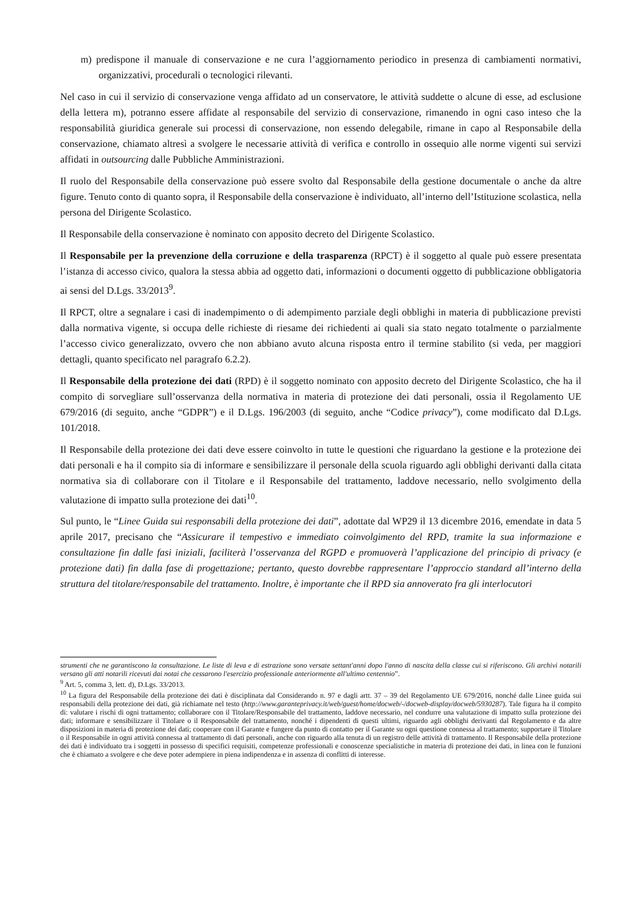m) predispone il manuale di conservazione e ne cura l’aggiornamento periodico in presenza di cambiamenti normativi, organizzativi, procedurali o tecnologici rilevanti.
Nel caso in cui il servizio di conservazione venga affidato ad un conservatore, le attività suddette o alcune di esse, ad esclusione della lettera m), potranno essere affidate al responsabile del servizio di conservazione, rimanendo in ogni caso inteso che la responsabilità giuridica generale sui processi di conservazione, non essendo delegabile, rimane in capo al Responsabile della conservazione, chiamato altresì a svolgere le necessarie attività di verifica e controllo in ossequio alle norme vigenti sui servizi affidati in outsourcing dalle Pubbliche Amministrazioni.
Il ruolo del Responsabile della conservazione può essere svolto dal Responsabile della gestione documentale o anche da altre figure. Tenuto conto di quanto sopra, il Responsabile della conservazione è individuato, all’interno dell’Istituzione scolastica, nella persona del Dirigente Scolastico.
Il Responsabile della conservazione è nominato con apposito decreto del Dirigente Scolastico.
Il Responsabile per la prevenzione della corruzione e della trasparenza (RPCT) è il soggetto al quale può essere presentata l’istanza di accesso civico, qualora la stessa abbia ad oggetto dati, informazioni o documenti oggetto di pubblicazione obbligatoria ai sensi del D.Lgs. 33/2013<sup>9</sup>.
Il RPCT, oltre a segnalare i casi di inadempimento o di adempimento parziale degli obblighi in materia di pubblicazione previsti dalla normativa vigente, si occupa delle richieste di riesame dei richiedenti ai quali sia stato negato totalmente o parzialmente l’accesso civico generalizzato, ovvero che non abbiano avuto alcuna risposta entro il termine stabilito (si veda, per maggiori dettagli, quanto specificato nel paragrafo 6.2.2).
Il Responsabile della protezione dei dati (RPD) è il soggetto nominato con apposito decreto del Dirigente Scolastico, che ha il compito di sorvegliare sull’osservanza della normativa in materia di protezione dei dati personali, ossia il Regolamento UE 679/2016 (di seguito, anche “GDPR”) e il D.Lgs. 196/2003 (di seguito, anche “Codice privacy”), come modificato dal D.Lgs. 101/2018.
Il Responsabile della protezione dei dati deve essere coinvolto in tutte le questioni che riguardano la gestione e la protezione dei dati personali e ha il compito sia di informare e sensibilizzare il personale della scuola riguardo agli obblighi derivanti dalla citata normativa sia di collaborare con il Titolare e il Responsabile del trattamento, laddove necessario, nello svolgimento della valutazione di impatto sulla protezione dei dati<sup>10</sup>.
Sul punto, le “Linee Guida sui responsabili della protezione dei dati”, adottate dal WP29 il 13 dicembre 2016, emendate in data 5 aprile 2017, precisano che “Assicurare il tempestivo e immediato coinvolgimento del RPD, tramite la sua informazione e consultazione fin dalle fasi iniziali, faciliterà l’osservanza del RGPD e promuoverà l’applicazione del principio di privacy (e protezione dati) fin dalla fase di progettazione; pertanto, questo dovrebbe rappresentare l’approccio standard all’interno della struttura del titolare/responsabile del trattamento. Inoltre, è importante che il RPD sia annoverato fra gli interlocutori
strumenti che ne garantiscono la consultazione. Le liste di leva e di estrazione sono versate settant'anni dopo l'anno di nascita della classe cui si riferiscono. Gli archivi notarili versano gli atti notarili ricevuti dai notai che cessarono l'esercizio professionale anteriormente all'ultimo centennio”.
<sup>9</sup> Art. 5, comma 3, lett. d), D.Lgs. 33/2013.
<sup>10</sup> La figura del Responsabile della protezione dei dati è disciplinata dal Considerando n. 97 e dagli artt. 37 – 39 del Regolamento UE 679/2016, nonché dalle Linee guida sui responsabili della protezione dei dati, già richiamate nel testo (http://www.garanteprivacy.it/web/guest/home/docweb/-/docweb-display/docweb/5930287). Tale figura ha il compito di: valutare i rischi di ogni trattamento; collaborare con il Titolare/Responsabile del trattamento, laddove necessario, nel condurre una valutazione di impatto sulla protezione dei dati; informare e sensibilizzare il Titolare o il Responsabile del trattamento, nonché i dipendenti di questi ultimi, riguardo agli obblighi derivanti dal Regolamento e da altre disposizioni in materia di protezione dei dati; cooperare con il Garante e fungere da punto di contatto per il Garante su ogni questione connessa al trattamento; supportare il Titolare o il Responsabile in ogni attività connessa al trattamento di dati personali, anche con riguardo alla tenuta di un registro delle attività di trattamento. Il Responsabile della protezione dei dati è individuato tra i soggetti in possesso di specifici requisiti, competenze professionali e conoscenze specialistiche in materia di protezione dei dati, in linea con le funzioni che è chiamato a svolgere e che deve poter adempiere in piena indipendenza e in assenza di conflitti di interesse.